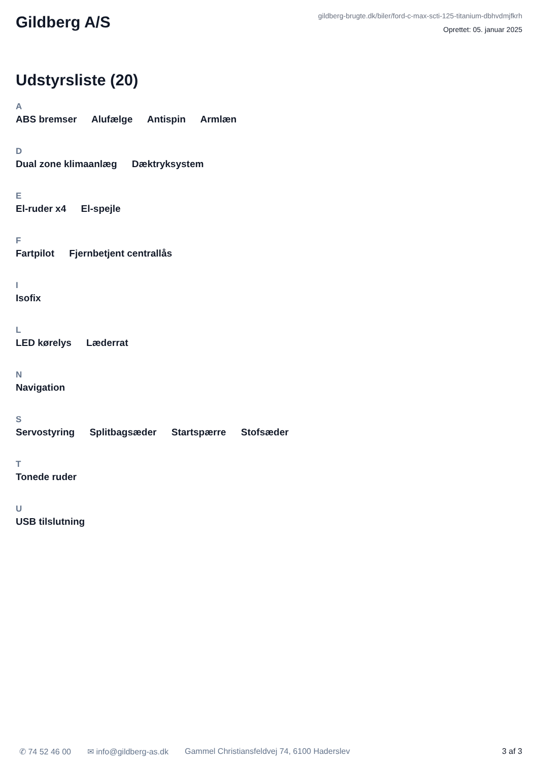Gildberg A/S
gildberg-brugte.dk/biler/ford-c-max-scti-125-titanium-dbhvdmjfkrh
Oprettet: 05. januar 2025
Udstyrsliste (20)
A
ABS bremser Alufælge Antispin Armlæn
D
Dual zone klimaanlæg Dæktryksystem
E
El-ruder x4 El-spejle
F
Fartpilot Fjernbetjent centrallås
I
Isofix
L
LED kørelys Læderrat
N
Navigation
S
Servostyring Splitbagsæder Startspærre Stofsæder
T
Tonede ruder
U
USB tilslutning
✆ 74 52 46 00 ✉ info@gildberg-as.dk Gammel Christiansfeldvej 74, 6100 Haderslev 3 af 3